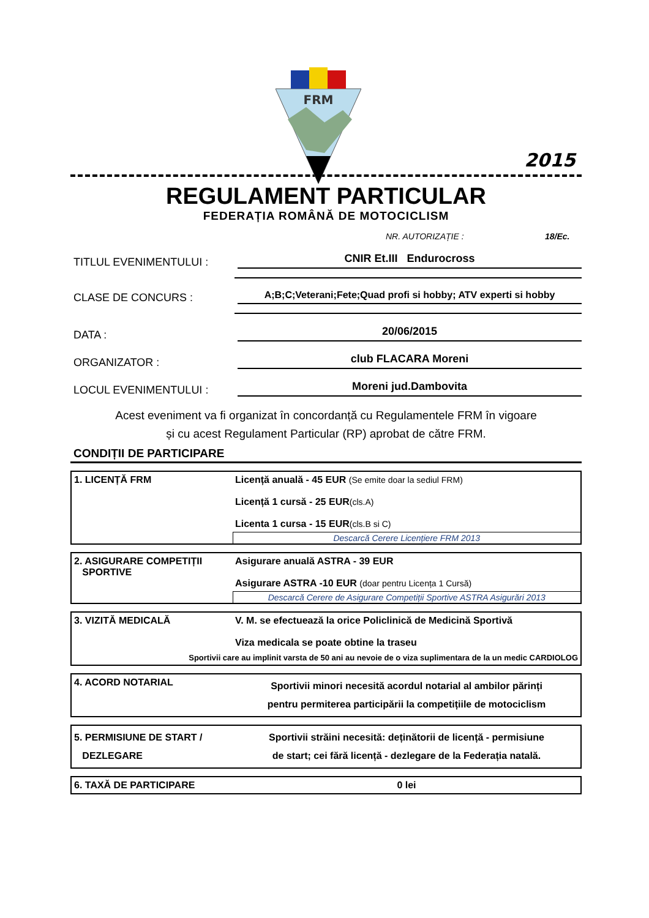FRM
2015
REGULAMENT PARTICULAR
FEDERAȚIA ROMÂNĂ DE MOTOCICLISM
NR. AUTORIZAȚIE : 18/Ec.
TITLUL EVENIMENTULUI :
CNIR Et.III Endurocross
CLASE DE CONCURS :
A;B;C;Veterani;Fete;Quad profi si hobby; ATV experti si hobby
DATA :
20/06/2015
ORGANIZATOR :
club FLACARA Moreni
LOCUL EVENIMENTULUI :
Moreni jud.Dambovita
Acest eveniment va fi organizat în concordanță cu Regulamentele FRM în vigoare
și cu acest Regulament Particular (RP) aprobat de către FRM.
CONDIȚII DE PARTICIPARE
| 1. LICENȚĂ FRM | Licență anuală - 45 EUR (Se emite doar la sediul FRM) Licență 1 cursă - 25 EUR (cls.A) Licenta 1 cursa - 15 EUR (cls.B si C) |
| | Descarcă Cerere Licențiere FRM 2013 |
| 2. ASIGURARE COMPETIȚII SPORTIVE | Asigurare anuală ASTRA - 39 EUR Asigurare ASTRA -10 EUR (doar pentru Licența 1 Cursă) |
| | Descarcă Cerere de Asigurare Competiții Sportive ASTRA Asigurări 2013 |
| 3. VIZITĂ MEDICALĂ | V. M. se efectuează la orice Policlinică de Medicină Sportivă Viza medicala se poate obtine la traseu |
| Sportivii care au implinit varsta de 50 ani au nevoie de o viza suplimentara de la un medic CARDIOLOG | |
| 4. ACORD NOTARIAL | Sportivii minori necesită acordul notarial al ambilor părinți pentru permiterea participării la competițiile de motociclism |
| 5. PERMISIUNE DE START / DEZLEGARE | Sportivii străini necesită: deținătorii de licență - permisiune de start; cei fără licență - dezlegare de la Federația natală. |
| 6. TAXĂ DE PARTICIPARE | 0 lei |